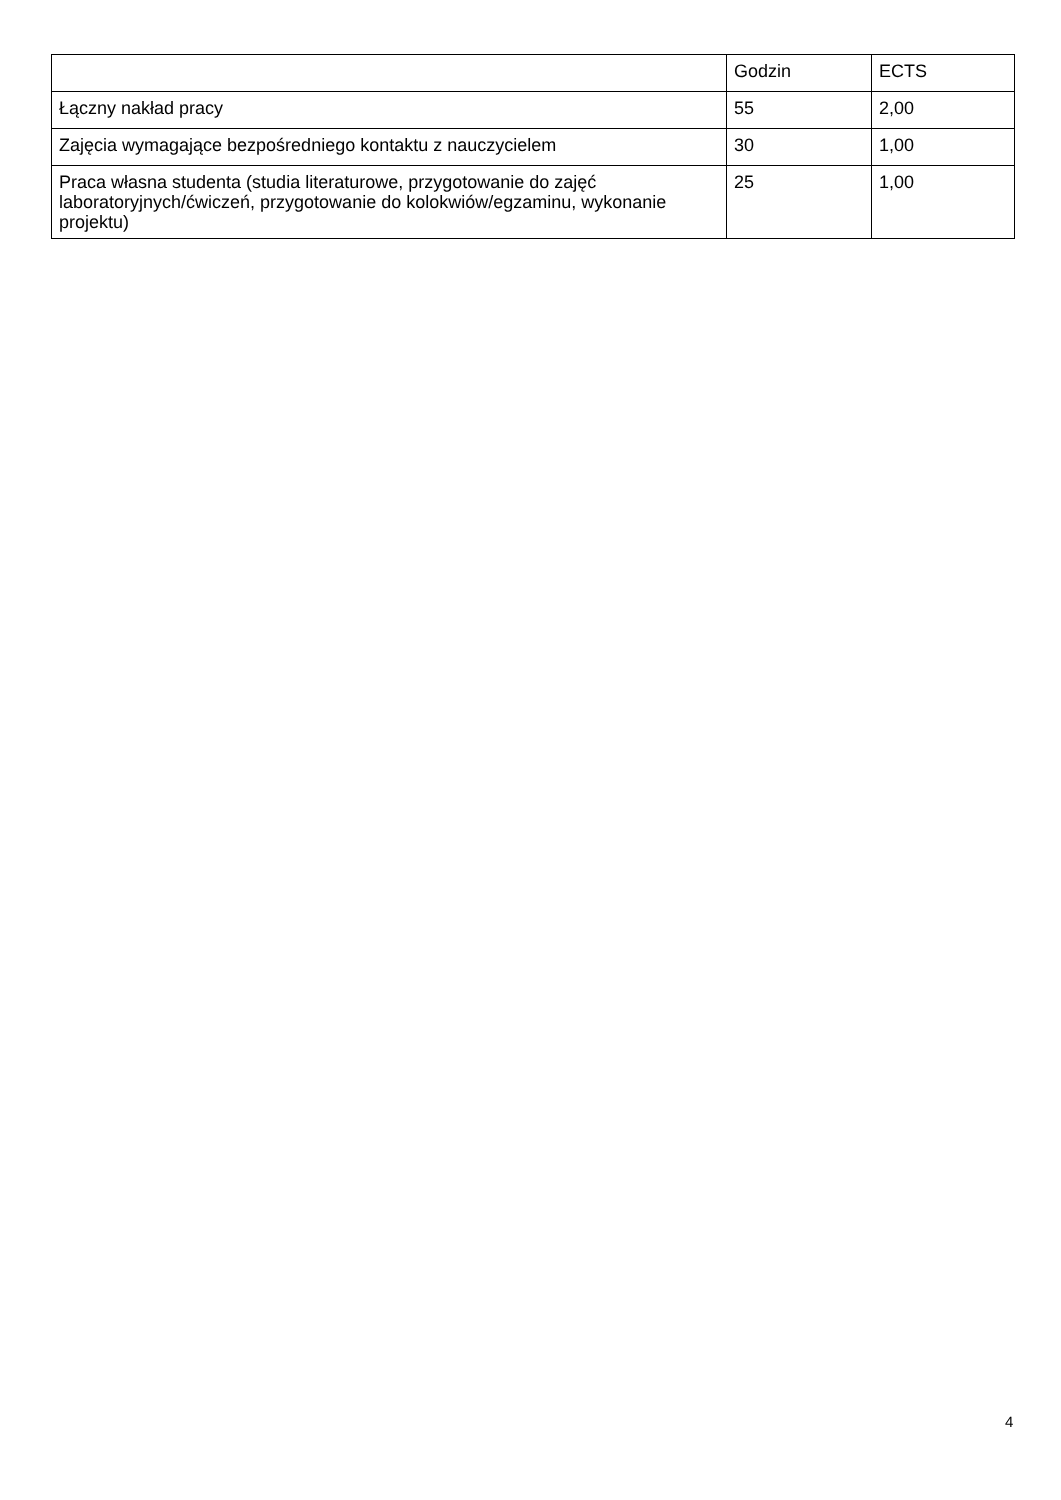| | Godzin | ECTS |
| Łączny nakład pracy | 55 | 2,00 |
| Zajęcia wymagające bezpośredniego kontaktu z nauczycielem | 30 | 1,00 |
| Praca własna studenta (studia literaturowe, przygotowanie do zajęć laboratoryjnych/ćwiczeń, przygotowanie do kolokwiów/egzaminu, wykonanie projektu) | 25 | 1,00 |
4